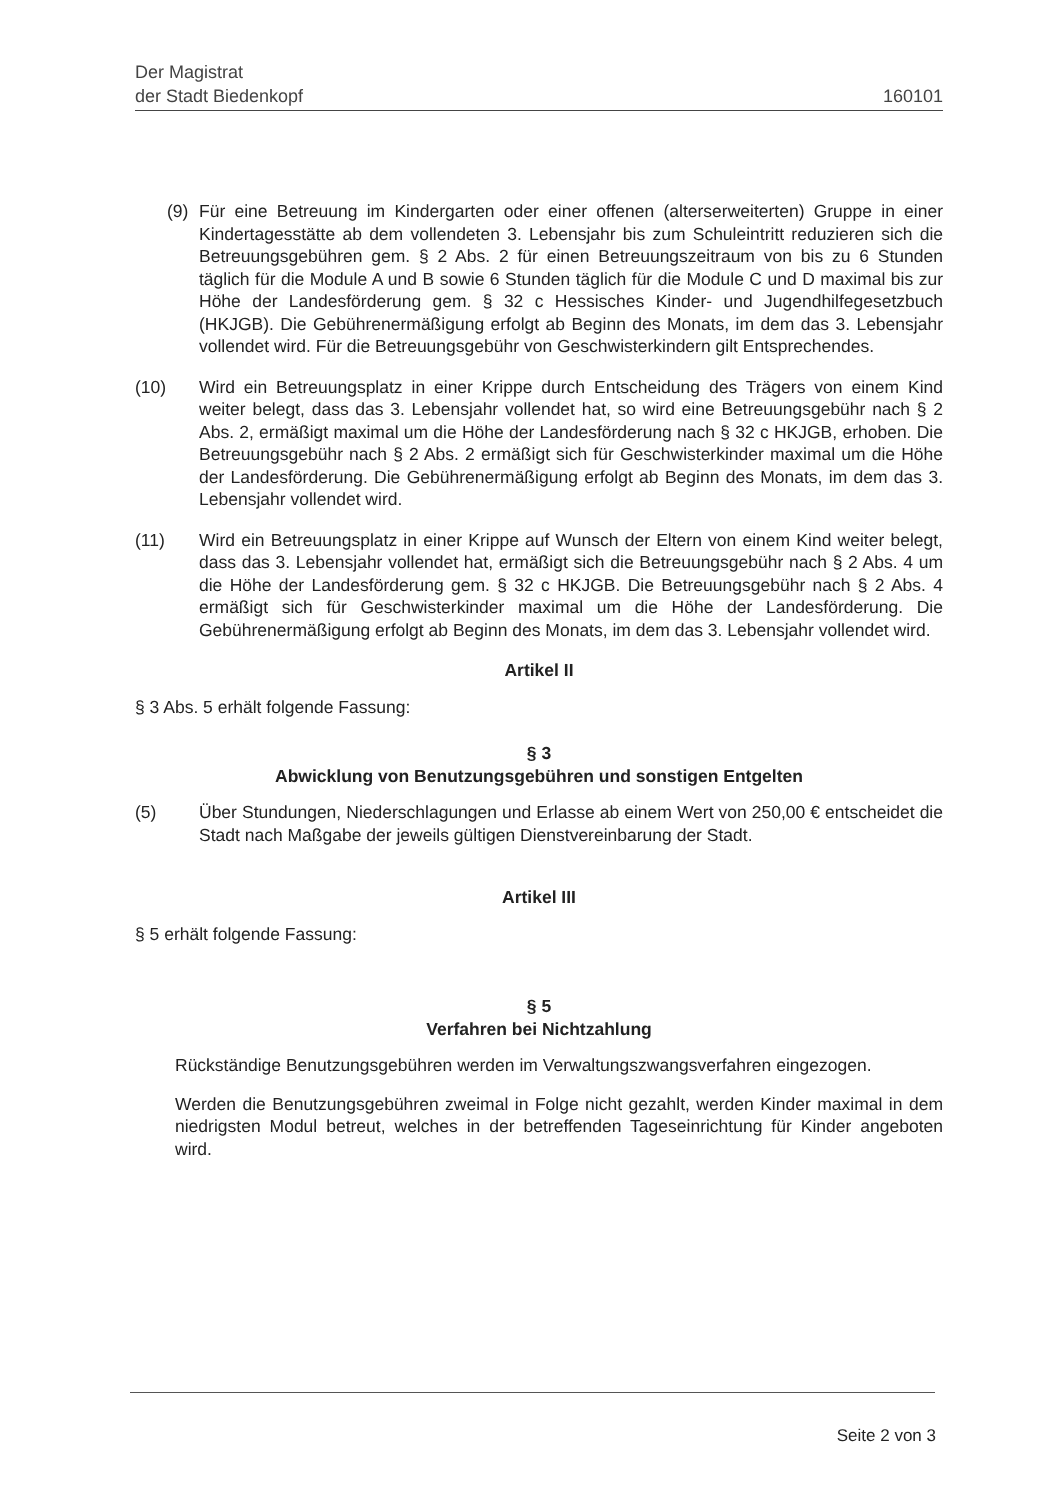Der Magistrat
der Stadt Biedenkopf
160101
(9) Für eine Betreuung im Kindergarten oder einer offenen (alterserweiterten) Gruppe in einer Kindertagesstätte ab dem vollendeten 3. Lebensjahr bis zum Schuleintritt reduzieren sich die Betreuungsgebühren gem. § 2 Abs. 2 für einen Betreuungszeitraum von bis zu 6 Stunden täglich für die Module A und B sowie 6 Stunden täglich für die Module C und D maximal bis zur Höhe der Landesförderung gem. § 32 c Hessisches Kinder- und Jugendhilfegesetzbuch (HKJGB). Die Gebührenermäßigung erfolgt ab Beginn des Monats, im dem das 3. Lebensjahr vollendet wird. Für die Betreuungsgebühr von Geschwisterkindern gilt Entsprechendes.
(10) Wird ein Betreuungsplatz in einer Krippe durch Entscheidung des Trägers von einem Kind weiter belegt, dass das 3. Lebensjahr vollendet hat, so wird eine Betreuungsgebühr nach § 2 Abs. 2, ermäßigt maximal um die Höhe der Landesförderung nach § 32 c HKJGB, erhoben. Die Betreuungsgebühr nach § 2 Abs. 2 ermäßigt sich für Geschwisterkinder maximal um die Höhe der Landesförderung. Die Gebührenermäßigung erfolgt ab Beginn des Monats, im dem das 3. Lebensjahr vollendet wird.
(11) Wird ein Betreuungsplatz in einer Krippe auf Wunsch der Eltern von einem Kind weiter belegt, dass das 3. Lebensjahr vollendet hat, ermäßigt sich die Betreuungsgebühr nach § 2 Abs. 4 um die Höhe der Landesförderung gem. § 32 c HKJGB. Die Betreuungsgebühr nach § 2 Abs. 4 ermäßigt sich für Geschwisterkinder maximal um die Höhe der Landesförderung. Die Gebührenermäßigung erfolgt ab Beginn des Monats, im dem das 3. Lebensjahr vollendet wird.
Artikel II
§ 3 Abs. 5 erhält folgende Fassung:
§ 3
Abwicklung von Benutzungsgebühren und sonstigen Entgelten
(5) Über Stundungen, Niederschlagungen und Erlasse ab einem Wert von 250,00 € entscheidet die Stadt nach Maßgabe der jeweils gültigen Dienstvereinbarung der Stadt.
Artikel III
§ 5 erhält folgende Fassung:
§ 5
Verfahren bei Nichtzahlung
Rückständige Benutzungsgebühren werden im Verwaltungszwangsverfahren eingezogen.
Werden die Benutzungsgebühren zweimal in Folge nicht gezahlt, werden Kinder maximal in dem niedrigsten Modul betreut, welches in der betreffenden Tageseinrichtung für Kinder angeboten wird.
Seite 2 von 3